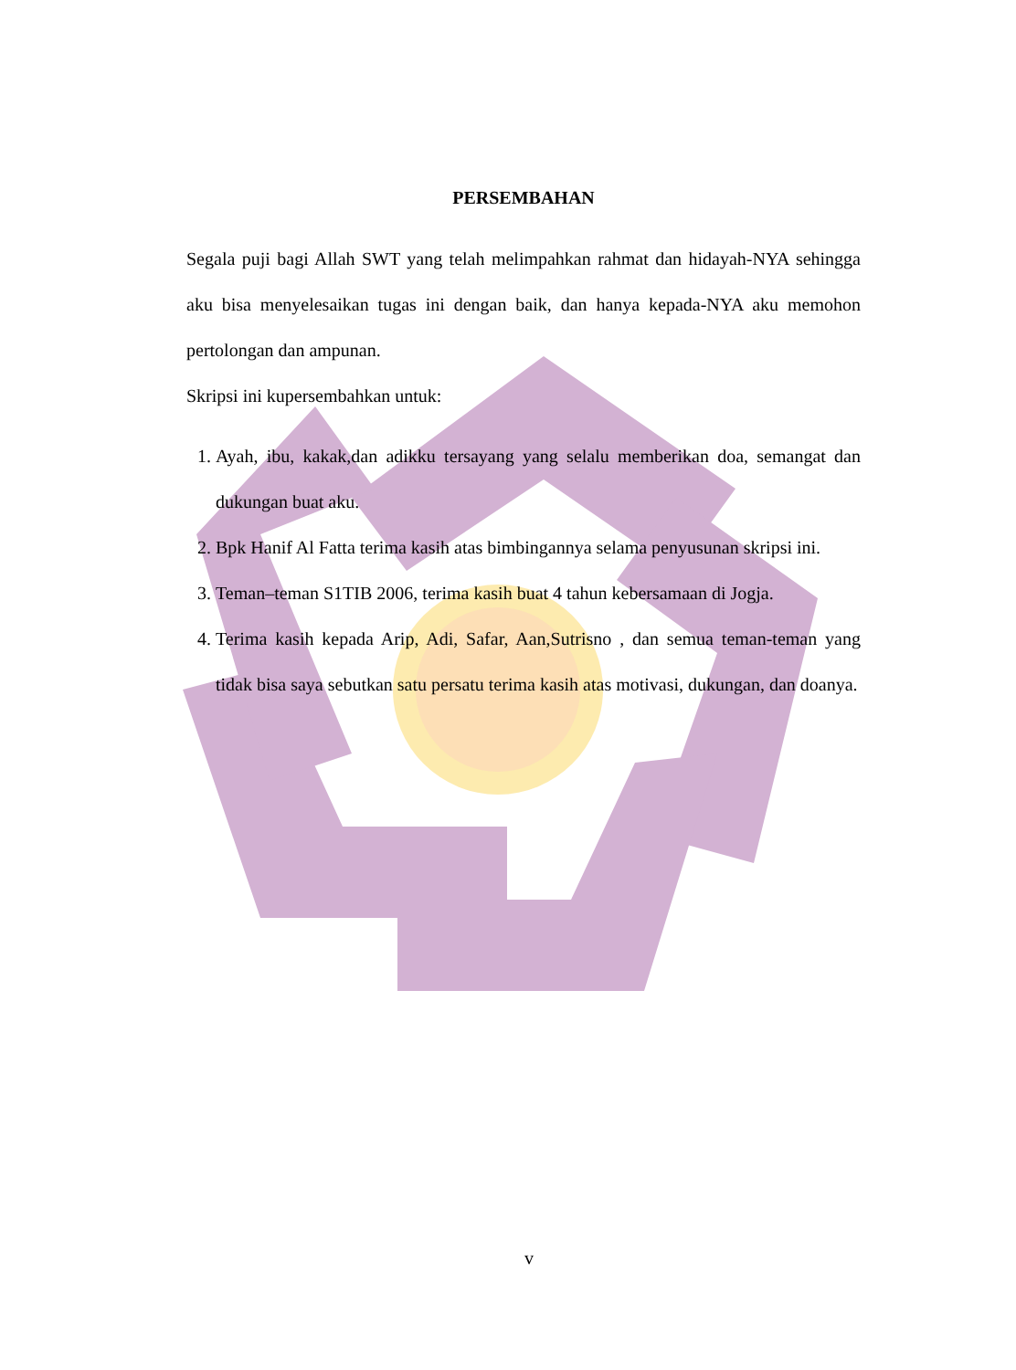PERSEMBAHAN
Segala puji bagi Allah SWT yang telah melimpahkan rahmat dan hidayah-NYA sehingga aku bisa menyelesaikan tugas ini dengan baik, dan hanya kepada-NYA aku memohon pertolongan dan ampunan.
Skripsi ini kupersembahkan untuk:
1. Ayah, ibu, kakak,dan adikku tersayang yang selalu memberikan doa, semangat dan dukungan buat aku.
2. Bpk Hanif Al Fatta terima kasih atas bimbingannya selama penyusunan skripsi ini.
3. Teman–teman S1TIB 2006, terima kasih buat 4 tahun kebersamaan di Jogja.
4. Terima kasih kepada Arip, Adi, Safar, Aan,Sutrisno , dan semua teman-teman yang tidak bisa saya sebutkan satu persatu terima kasih atas motivasi, dukungan, dan doanya.
v